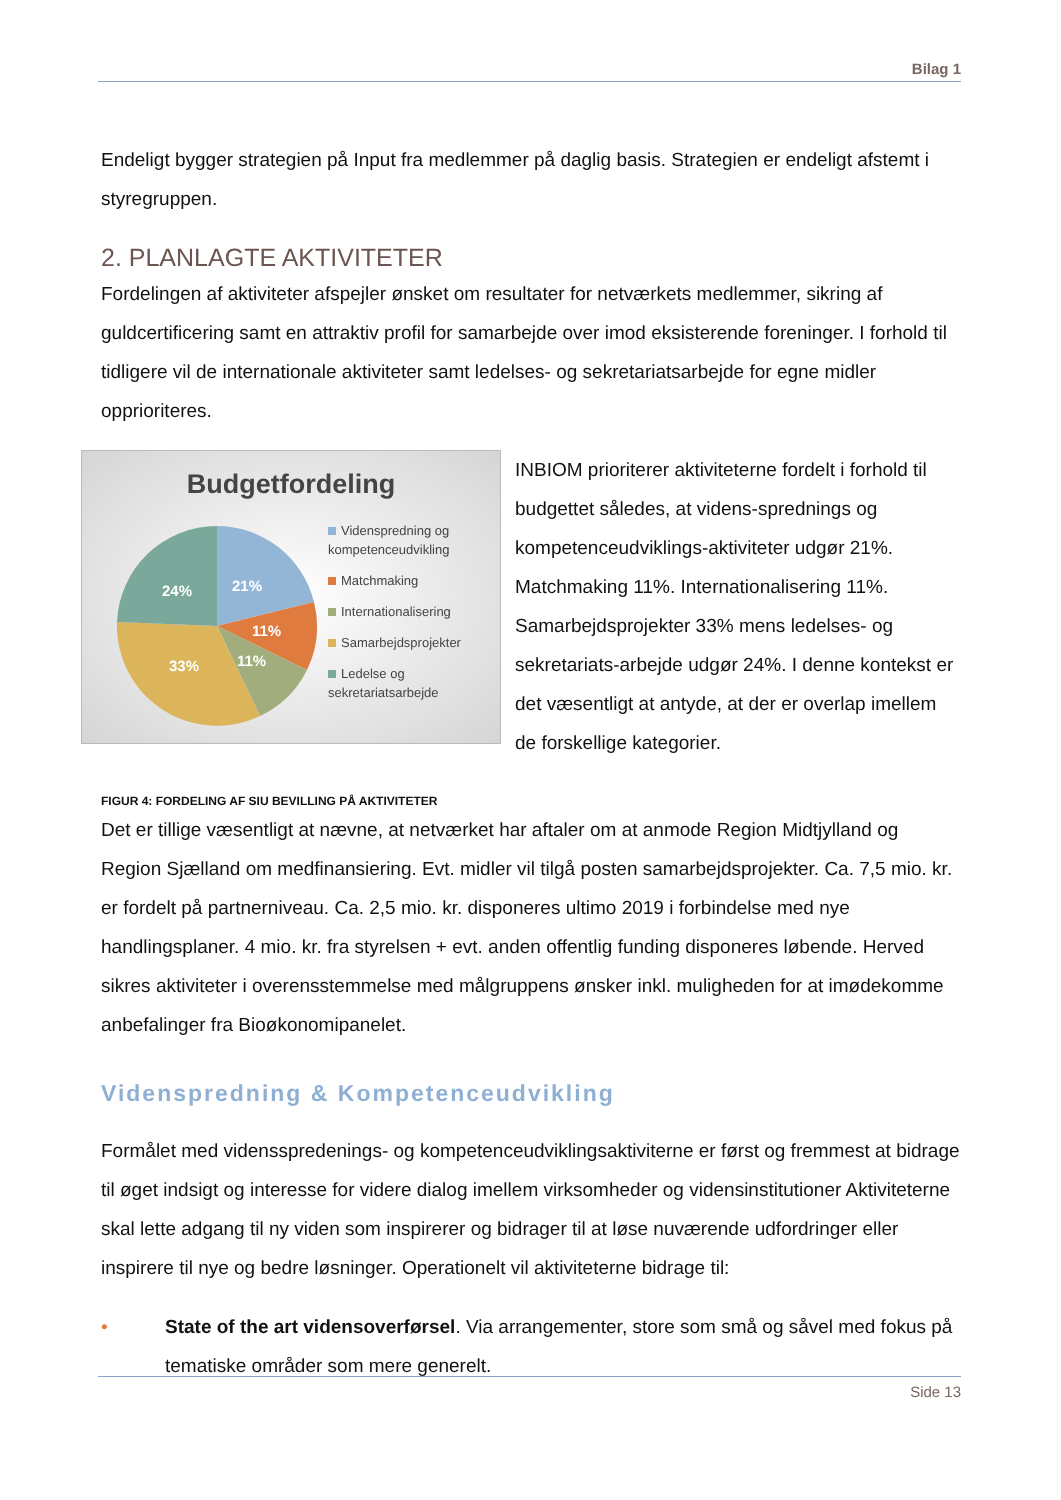Bilag 1
Endeligt bygger strategien på Input fra medlemmer på daglig basis. Strategien er endeligt afstemt i styregruppen.
2. PLANLAGTE AKTIVITETER
Fordelingen af aktiviteter afspejler ønsket om resultater for netværkets medlemmer, sikring af guldcertificering samt en attraktiv profil for samarbejde over imod eksisterende foreninger. I forhold til tidligere vil de internationale aktiviteter samt ledelses- og sekretariatsarbejde for egne midler opprioriteres.
Budgetfordeling
24%
21%
11%
11%
33%
Videnspredning og kompetenceudvikling
Matchmaking
Internationalisering
Samarbejdsprojekter
Ledelse og sekretariatsarbejde
INBIOM prioriterer aktiviteterne fordelt i forhold til budgettet således, at videns-sprednings og kompetenceudviklings-aktiviteter udgør 21%. Matchmaking 11%. Internationalisering 11%. Samarbejdsprojekter 33% mens ledelses- og sekretariats-arbejde udgør 24%. I denne kontekst er det væsentligt at antyde, at der er overlap imellem de forskellige kategorier.
FIGUR 4: FORDELING AF SIU BEVILLING PÅ AKTIVITETER
Det er tillige væsentligt at nævne, at netværket har aftaler om at anmode Region Midtjylland og Region Sjælland om medfinansiering. Evt. midler vil tilgå posten samarbejdsprojekter. Ca. 7,5 mio. kr. er fordelt på partnerniveau. Ca. 2,5 mio. kr. disponeres ultimo 2019 i forbindelse med nye handlingsplaner. 4 mio. kr. fra styrelsen + evt. anden offentlig funding disponeres løbende. Herved sikres aktiviteter i overensstemmelse med målgruppens ønsker inkl. muligheden for at imødekomme anbefalinger fra Bioøkonomipanelet.
Videnspredning & Kompetenceudvikling
Formålet med vidensspredenings- og kompetenceudviklingsaktiviterne er først og fremmest at bidrage til øget indsigt og interesse for videre dialog imellem virksomheder og vidensinstitutioner Aktiviteterne skal lette adgang til ny viden som inspirerer og bidrager til at løse nuværende udfordringer eller inspirere til nye og bedre løsninger. Operationelt vil aktiviteterne bidrage til:
• State of the art vidensoverførsel. Via arrangementer, store som små og såvel med fokus på tematiske områder som mere generelt.
Side 13